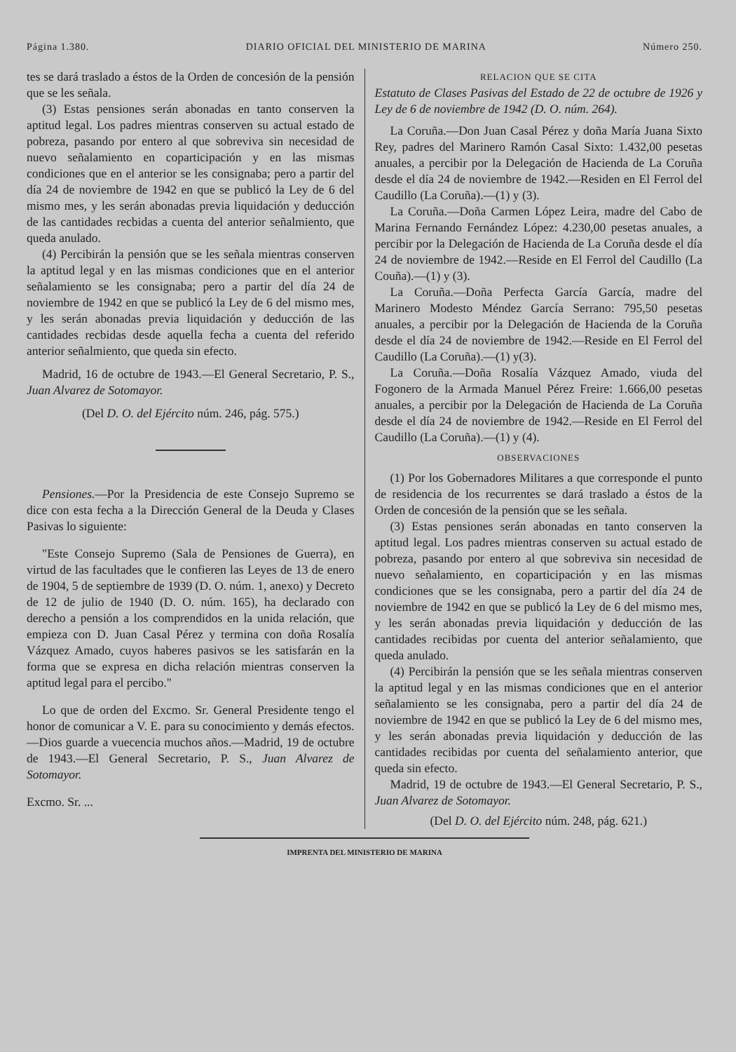Página 1.380. DIARIO OFICIAL DEL MINISTERIO DE MARINA Número 250.
tes se dará traslado a éstos de la Orden de concesión de la pensión que se les señala.
(3) Estas pensiones serán abonadas en tanto conserven la aptitud legal. Los padres mientras conserven su actual estado de pobreza, pasando por entero al que sobreviva sin necesidad de nuevo señalamiento en coparticipación y en las mismas condiciones que en el anterior se les consignaba; pero a partir del día 24 de noviembre de 1942 en que se publicó la Ley de 6 del mismo mes, y les serán abonadas previa liquidación y deducción de las cantidades recbidas a cuenta del anterior señalmiento, que queda anulado.
(4) Percibirán la pensión que se les señala mientras conserven la aptitud legal y en las mismas condiciones que en el anterior señalamiento se les consignaba; pero a partir del día 24 de noviembre de 1942 en que se publicó la Ley de 6 del mismo mes, y les serán abonadas previa liquidación y deducción de las cantidades recbidas desde aquella fecha a cuenta del referido anterior señalmiento, que queda sin efecto.
Madrid, 16 de octubre de 1943.—El General Secretario, P. S., Juan Alvarez de Sotomayor.
(Del D. O. del Ejército núm. 246, pág. 575.)
Pensiones.—Por la Presidencia de este Consejo Supremo se dice con esta fecha a la Dirección General de la Deuda y Clases Pasivas lo siguiente:
"Este Consejo Supremo (Sala de Pensiones de Guerra), en virtud de las facultades que le confieren las Leyes de 13 de enero de 1904, 5 de septiembre de 1939 (D. O. núm. 1, anexo) y Decreto de 12 de julio de 1940 (D. O. núm. 165), ha declarado con derecho a pensión a los comprendidos en la unida relación, que empieza con D. Juan Casal Pérez y termina con doña Rosalía Vázquez Amado, cuyos haberes pasivos se les satisfarán en la forma que se expresa en dicha relación mientras conserven la aptitud legal para el percibo."
Lo que de orden del Excmo. Sr. General Presidente tengo el honor de comunicar a V. E. para su conocimiento y demás efectos.—Dios guarde a vuecencia muchos años.—Madrid, 19 de octubre de 1943.—El General Secretario, P. S., Juan Alvarez de Sotomayor.
Excmo. Sr. ...
RELACION QUE SE CITA
Estatuto de Clases Pasivas del Estado de 22 de octubre de 1926 y Ley de 6 de noviembre de 1942 (D. O. núm. 264).
La Coruña.—Don Juan Casal Pérez y doña María Juana Sixto Rey, padres del Marinero Ramón Casal Sixto: 1.432,00 pesetas anuales, a percibir por la Delegación de Hacienda de La Coruña desde el día 24 de noviembre de 1942.—Residen en El Ferrol del Caudillo (La Coruña).—(1) y (3).
La Coruña.—Doña Carmen López Leira, madre del Cabo de Marina Fernando Fernández López: 4.230,00 pesetas anuales, a percibir por la Delegación de Hacienda de La Coruña desde el día 24 de noviembre de 1942.—Reside en El Ferrol del Caudillo (La Couña).—(1) y (3).
La Coruña.—Doña Perfecta García García, madre del Marinero Modesto Méndez García Serrano: 795,50 pesetas anuales, a percibir por la Delegación de Hacienda de la Coruña desde el día 24 de noviembre de 1942.—Reside en El Ferrol del Caudillo (La Coruña).—(1) y(3).
La Coruña.—Doña Rosalía Vázquez Amado, viuda del Fogonero de la Armada Manuel Pérez Freire: 1.666,00 pesetas anuales, a percibir por la Delegación de Hacienda de La Coruña desde el día 24 de noviembre de 1942.—Reside en El Ferrol del Caudillo (La Coruña).—(1) y (4).
OBSERVACIONES
(1) Por los Gobernadores Militares a que corresponde el punto de residencia de los recurrentes se dará traslado a éstos de la Orden de concesión de la pensión que se les señala.
(3) Estas pensiones serán abonadas en tanto conserven la aptitud legal. Los padres mientras conserven su actual estado de pobreza, pasando por entero al que sobreviva sin necesidad de nuevo señalamiento, en coparticipación y en las mismas condiciones que se les consignaba, pero a partir del día 24 de noviembre de 1942 en que se publicó la Ley de 6 del mismo mes, y les serán abonadas previa liquidación y deducción de las cantidades recibidas por cuenta del anterior señalamiento, que queda anulado.
(4) Percibirán la pensión que se les señala mientras conserven la aptitud legal y en las mismas condiciones que en el anterior señalamiento se les consignaba, pero a partir del día 24 de noviembre de 1942 en que se publicó la Ley de 6 del mismo mes, y les serán abonadas previa liquidación y deducción de las cantidades recibidas por cuenta del señalamiento anterior, que queda sin efecto.
Madrid, 19 de octubre de 1943.—El General Secretario, P. S., Juan Alvarez de Sotomayor.
(Del D. O. del Ejército núm. 248, pág. 621.)
IMPRENTA DEL MINISTERIO DE MARINA